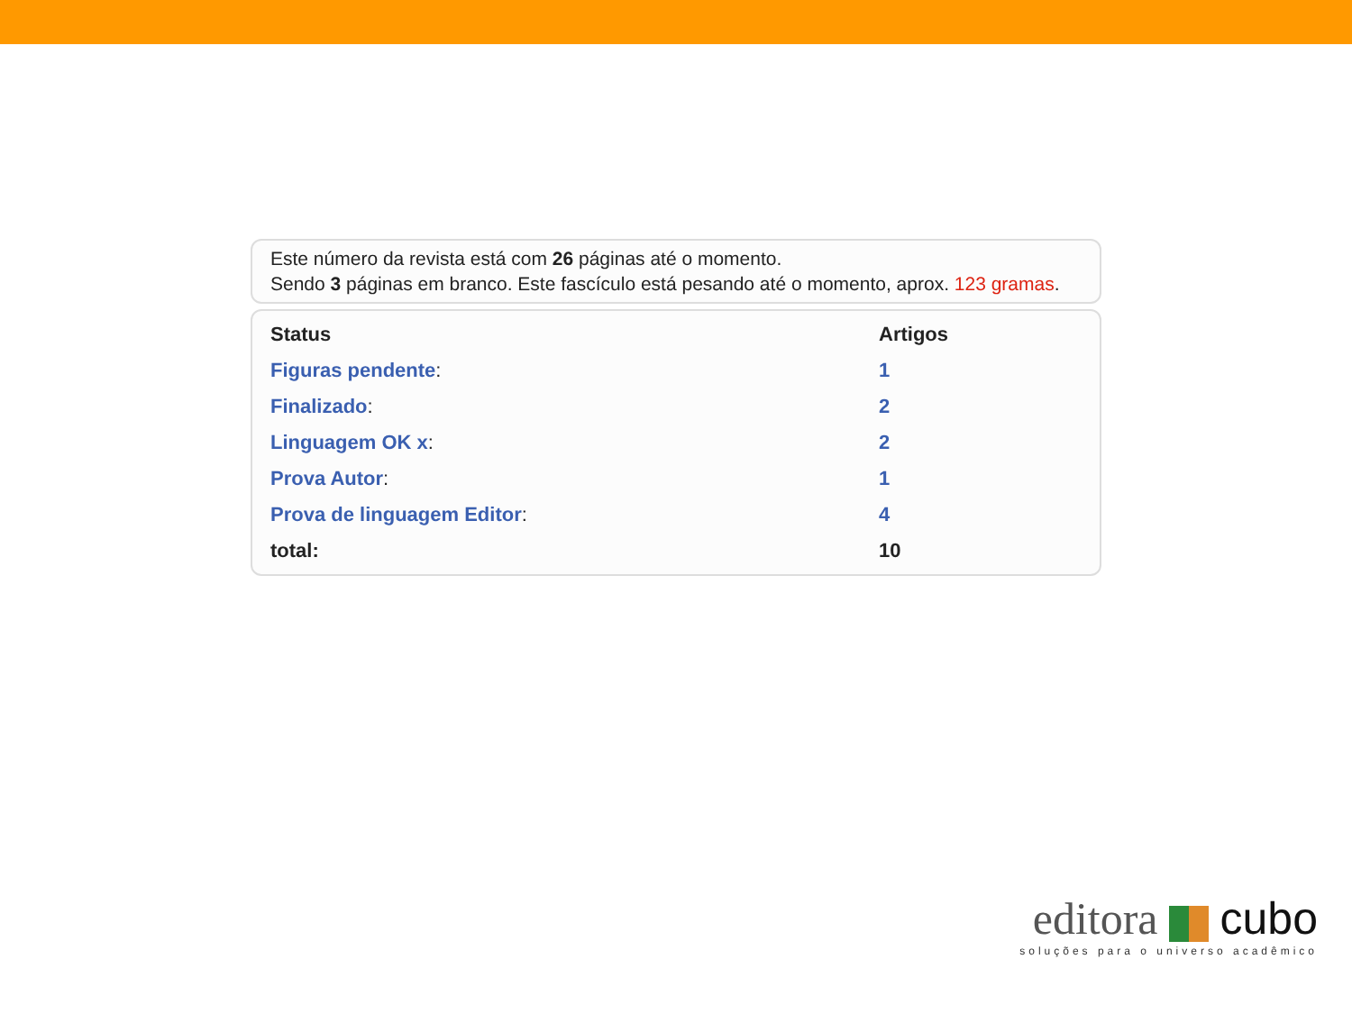Este número da revista está com 26 páginas até o momento.
Sendo 3 páginas em branco. Este fascículo está pesando até o momento, aprox. 123 gramas.
| Status | Artigos |
| --- | --- |
| Figuras pendente : | 1 |
| Finalizado : | 2 |
| Linguagem OK x : | 2 |
| Prova Autor : | 1 |
| Prova de linguagem Editor : | 4 |
| total: | 10 |
editora cubo
soluções para o universo acadêmico